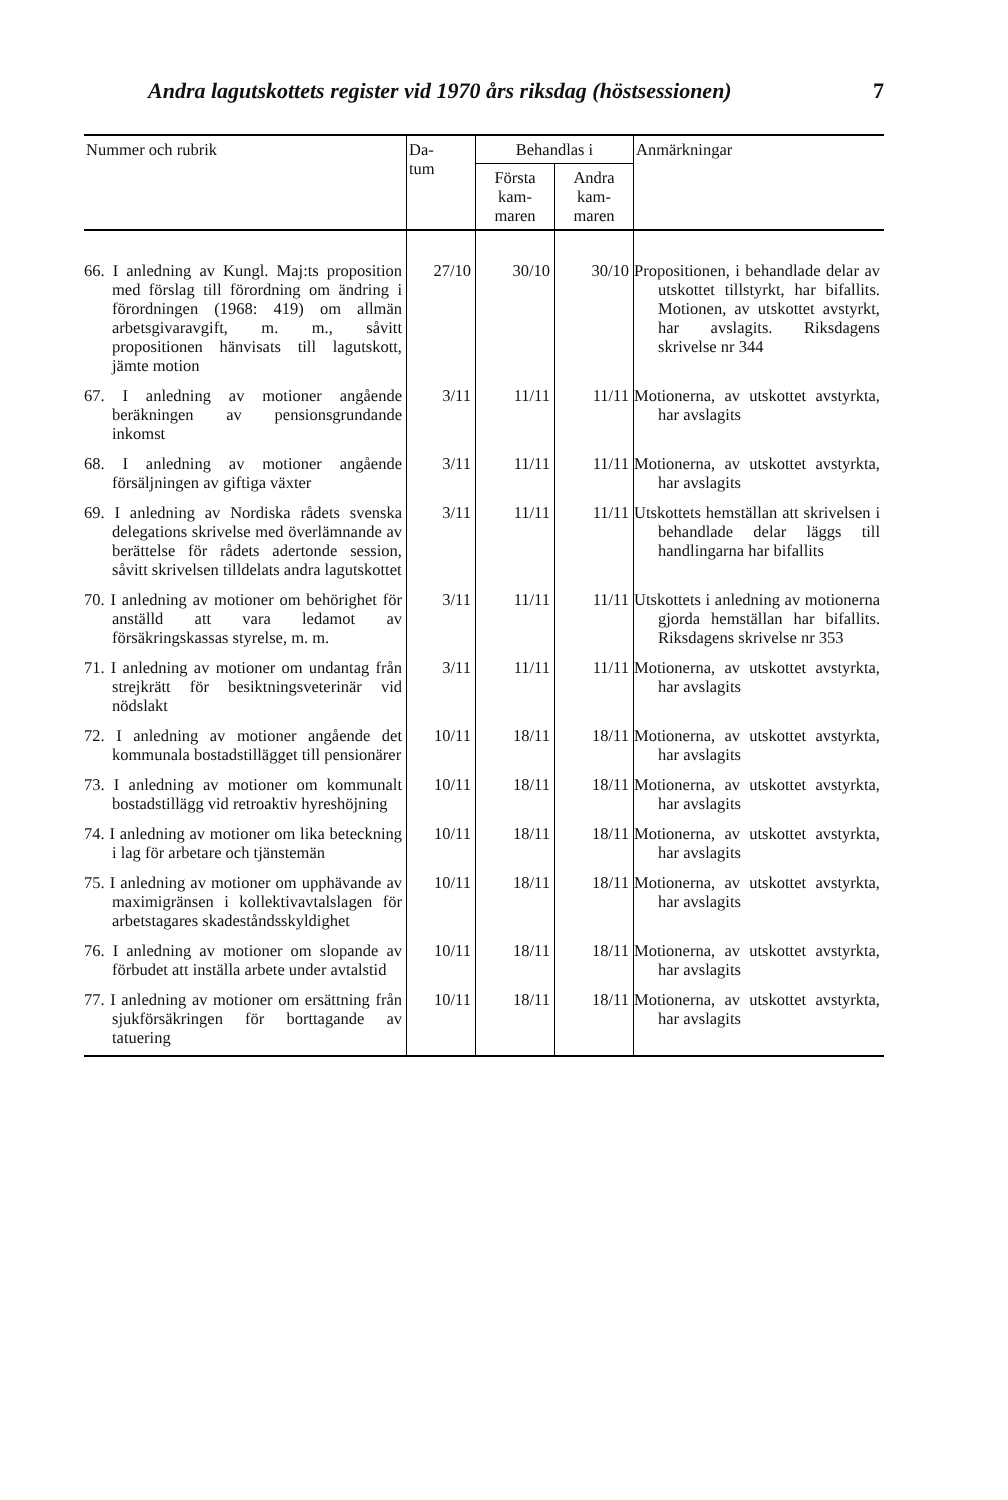Andra lagutskottets register vid 1970 års riksdag (höstsessionen) 7
| Nummer och rubrik | Da- tum | Behandlas i | | Anmärkningar |
| --- | --- | --- | --- | --- |
| | | Första kam- maren | Andra kam- maren | |
| 66. I anledning av Kungl. Maj:ts proposition med förslag till förordning om ändring i förordningen (1968: 419) om allmän arbetsgivaravgift, m. m., såvitt propositionen hänvisats till lagutskott, jämte motion | 27/10 | 30/10 | 30/10 | Propositionen, i behandlade delar av utskottet tillstyrkt, har bifallits. Motionen, av utskottet avstyrkt, har avslagits. Riksdagens skrivelse nr 344 |
| 67. I anledning av motioner angående beräkningen av pensionsgrundande inkomst | 3/11 | 11/11 | 11/11 | Motionerna, av utskottet avstyrkta, har avslagits |
| 68. I anledning av motioner angående försäljningen av giftiga växter | 3/11 | 11/11 | 11/11 | Motionerna, av utskottet avstyrkta, har avslagits |
| 69. I anledning av Nordiska rådets svenska delegations skrivelse med överlämnande av berättelse för rådets adertonde session, såvitt skrivelsen tilldelats andra lagutskottet | 3/11 | 11/11 | 11/11 | Utskottets hemställan att skrivelsen i behandlade delar läggs till handlingarna har bifallits |
| 70. I anledning av motioner om behörighet för anställd att vara ledamot av försäkringskassas styrelse, m. m. | 3/11 | 11/11 | 11/11 | Utskottets i anledning av motionerna gjorda hemställan har bifallits. Riksdagens skrivelse nr 353 |
| 71. I anledning av motioner om undantag från strejkrätt för besiktningsveterinär vid nödslakt | 3/11 | 11/11 | 11/11 | Motionerna, av utskottet avstyrkta, har avslagits |
| 72. I anledning av motioner angående det kommunala bostadstillägget till pensionärer | 10/11 | 18/11 | 18/11 | Motionerna, av utskottet avstyrkta, har avslagits |
| 73. I anledning av motioner om kommunalt bostadstillägg vid retroaktiv hyreshöjning | 10/11 | 18/11 | 18/11 | Motionerna, av utskottet avstyrkta, har avslagits |
| 74. I anledning av motioner om lika beteckning i lag för arbetare och tjänstemän | 10/11 | 18/11 | 18/11 | Motionerna, av utskottet avstyrkta, har avslagits |
| 75. I anledning av motioner om upphävande av maximigränsen i kollektivavtalslagen för arbetstagares skadeståndsskyldighet | 10/11 | 18/11 | 18/11 | Motionerna, av utskottet avstyrkta, har avslagits |
| 76. I anledning av motioner om slopande av förbudet att inställa arbete under avtalstid | 10/11 | 18/11 | 18/11 | Motionerna, av utskottet avstyrkta, har avslagits |
| 77. I anledning av motioner om ersättning från sjukförsäkringen för borttagande av tatuering | 10/11 | 18/11 | 18/11 | Motionerna, av utskottet avstyrkta, har avslagits |